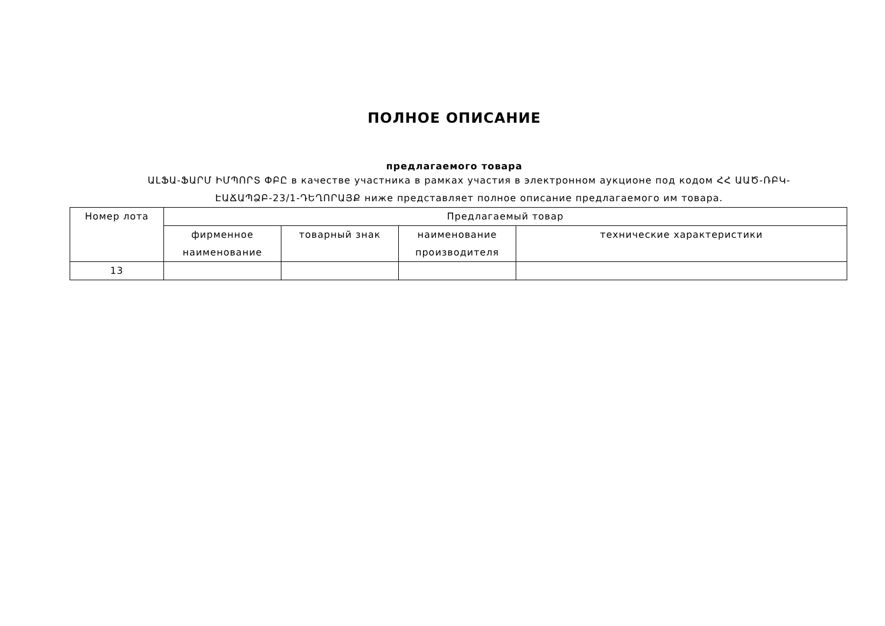ПОЛНОЕ ОПИСАНИЕ
предлагаемого товара
ԱԼՖԱ-ՖԱՐՄ ԻՄՊՈՐՏ ՓԲԸ в качестве участника в рамках участия в электронном аукционе под кодом ՀՀ ԱԱԾ-ՌԲԿ-ԷԱՃԱՊՁԲ-23/1-ԴԵՂՈՐԱՅՔ ниже представляет полное описание предлагаемого им товара.
| Номер лота | Предлагаемый товар | | | |
| --- | --- | --- | --- | --- |
| | фирменное наименование | товарный знак | наименование производителя | технические характеристики |
| 13 | | | | |